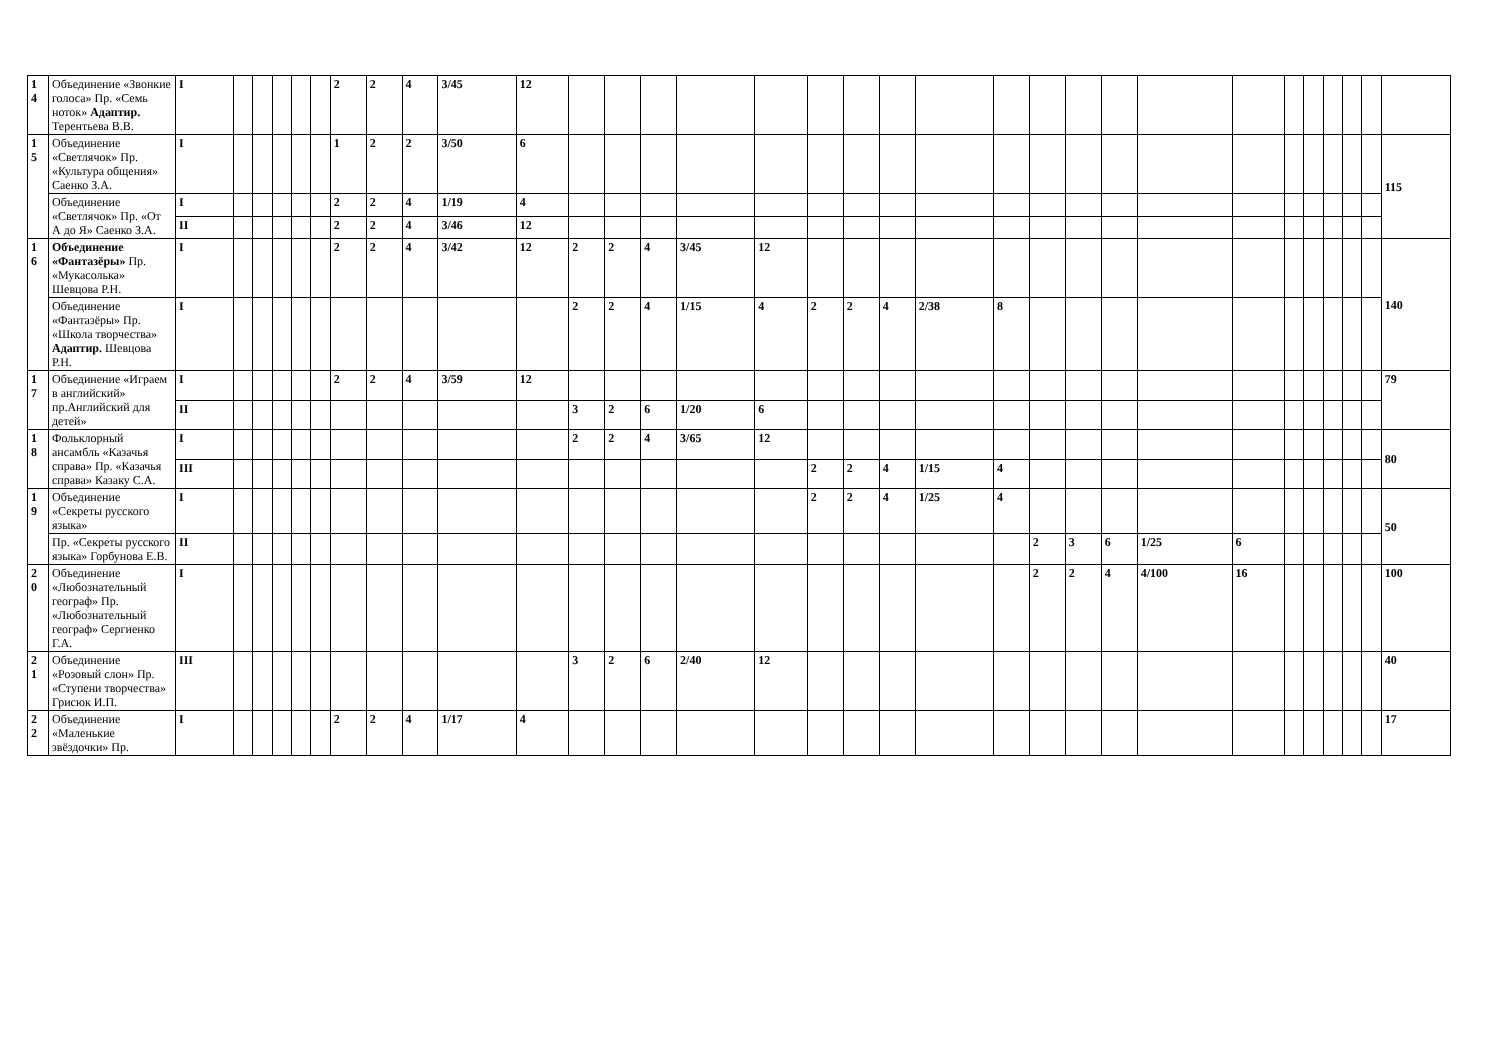| 1 4 | Объединение «Звонкие голоса» Пр. «Семь ноток» Адаптир. Терентьева В.В. | I | | | | | | 2 | 2 | 4 | 3/45 | 12 | | | | | | | | | | | | | | | | | | | | | |
| 1 5 | Объединение «Светлячок» Пр. «Культура общения» Саенко З.А. | I | | | | | | 1 | 2 | 2 | 3/50 | 6 | | | | | | | | | | | | | | | | | | | | | 115 |
| | Объединение «Светлячок» Пр. «От А до Я» Саенко З.А. | I | | | | | | 2 | 2 | 4 | 1/19 | 4 | | | | | | | | | | | | | | | | | | | | | |
| | | II | | | | | | 2 | 2 | 4 | 3/46 | 12 | | | | | | | | | | | | | | | | | | | | | |
| 1 6 | Объединение «Фантазёры» Пр. «Мукасолька» Шевцова Р.Н. | I | | | | | | 2 | 2 | 4 | 3/42 | 12 | 2 | 2 | 4 | 3/45 | 12 | | | | | | | | | | | | | | | | 140 |
| | Объединение «Фантазёры» Пр. «Школа творчества» Адаптир. Шевцова Р.Н. | I | | | | | | | | | | | 2 | 2 | 4 | 1/15 | 4 | 2 | 2 | 4 | 2/38 | 8 | | | | | | | | | | | |
| 1 7 | Объединение «Играем в английский» пр.Английский для детей» | I | | | | | | 2 | 2 | 4 | 3/59 | 12 | | | | | | | | | | | | | | | | | | | | | 79 |
| | | II | | | | | | | | | | | 3 | 2 | 6 | 1/20 | 6 | | | | | | | | | | | | | | | | |
| 1 8 | Фольклорный ансамбль «Казачья справа» Пр. «Казачья справа» Казаку С.А. | I | | | | | | | | | | | 2 | 2 | 4 | 3/65 | 12 | | | | | | | | | | | | | | | | 80 |
| | | III | | | | | | | | | | | | | | | | 2 | 2 | 4 | 1/15 | 4 | | | | | | | | | | | |
| 1 9 | Объединение «Секреты русского языка» | I | | | | | | | | | | | | | | | | 2 | 2 | 4 | 1/25 | 4 | | | | | | | | | | | 50 |
| | Пр. «Секреты русского языка» Горбунова Е.В. | II | | | | | | | | | | | | | | | | | | | | | 2 | 3 | 6 | 1/25 | 6 | | | | | | |
| 2 0 | Объединение «Любознательный географ» Пр. «Любознательный географ» Сергиенко Г.А. | I | | | | | | | | | | | | | | | | | | | | | 2 | 2 | 4 | 4/100 | 16 | | | | | | 100 |
| 2 1 | Объединение «Розовый слон» Пр. «Ступени творчества» Грисюк И.П. | III | | | | | | | | | | | 3 | 2 | 6 | 2/40 | 12 | | | | | | | | | | | | | | | | 40 |
| 2 2 | Объединение «Маленькие звёздочки» Пр. | I | | | | | | 2 | 2 | 4 | 1/17 | 4 | | | | | | | | | | | | | | | | | | | | | 17 |